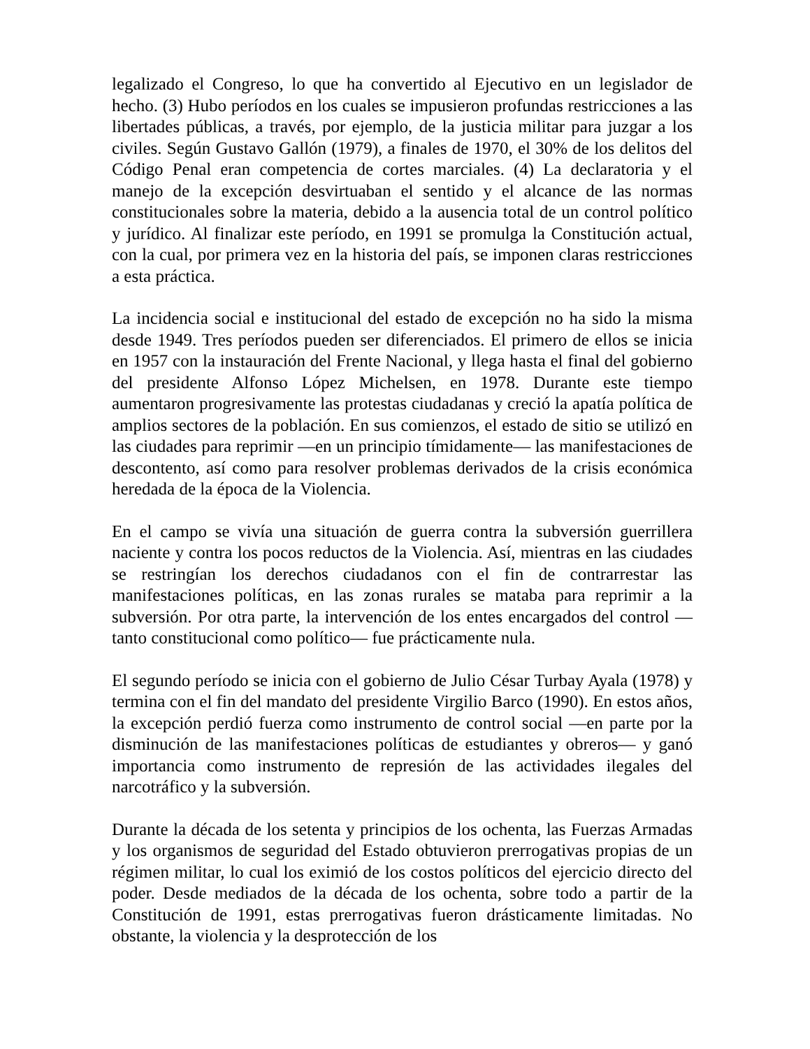legalizado el Congreso, lo que ha convertido al Ejecutivo en un legislador de hecho. (3) Hubo períodos en los cuales se impusieron profundas restricciones a las libertades públicas, a través, por ejemplo, de la justicia militar para juzgar a los civiles. Según Gustavo Gallón (1979), a finales de 1970, el 30% de los delitos del Código Penal eran competencia de cortes marciales. (4) La declaratoria y el manejo de la excepción desvirtuaban el sentido y el alcance de las normas constitucionales sobre la materia, debido a la ausencia total de un control político y jurídico. Al finalizar este período, en 1991 se promulga la Constitución actual, con la cual, por primera vez en la historia del país, se imponen claras restricciones a esta práctica.
La incidencia social e institucional del estado de excepción no ha sido la misma desde 1949. Tres períodos pueden ser diferenciados. El primero de ellos se inicia en 1957 con la instauración del Frente Nacional, y llega hasta el final del gobierno del presidente Alfonso López Michelsen, en 1978. Durante este tiempo aumentaron progresivamente las protestas ciudadanas y creció la apatía política de amplios sectores de la población. En sus comienzos, el estado de sitio se utilizó en las ciudades para reprimir —en un principio tímidamente— las manifestaciones de descontento, así como para resolver problemas derivados de la crisis económica heredada de la época de la Violencia.
En el campo se vivía una situación de guerra contra la subversión guerrillera naciente y contra los pocos reductos de la Violencia. Así, mientras en las ciudades se restringían los derechos ciudadanos con el fin de contrarrestar las manifestaciones políticas, en las zonas rurales se mataba para reprimir a la subversión. Por otra parte, la intervención de los entes encargados del control —tanto constitucional como político— fue prácticamente nula.
El segundo período se inicia con el gobierno de Julio César Turbay Ayala (1978) y termina con el fin del mandato del presidente Virgilio Barco (1990). En estos años, la excepción perdió fuerza como instrumento de control social —en parte por la disminución de las manifestaciones políticas de estudiantes y obreros— y ganó importancia como instrumento de represión de las actividades ilegales del narcotráfico y la subversión.
Durante la década de los setenta y principios de los ochenta, las Fuerzas Armadas y los organismos de seguridad del Estado obtuvieron prerrogativas propias de un régimen militar, lo cual los eximió de los costos políticos del ejercicio directo del poder. Desde mediados de la década de los ochenta, sobre todo a partir de la Constitución de 1991, estas prerrogativas fueron drásticamente limitadas. No obstante, la violencia y la desprotección de los